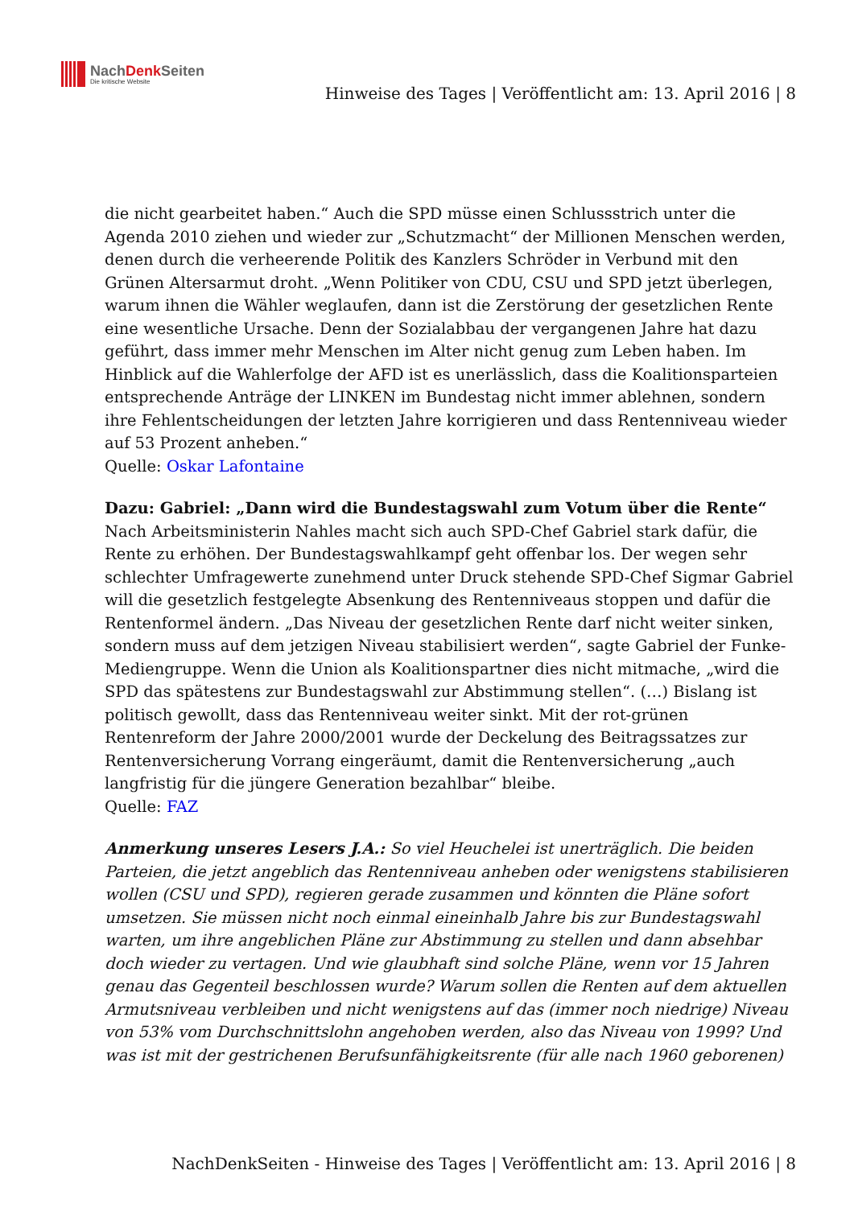NachDenk Seiten
Die kritische Website
Hinweise des Tages | Veröffentlicht am: 13. April 2016 | 8
die nicht gearbeitet haben.“ Auch die SPD müsse einen Schlussstrich unter die Agenda 2010 ziehen und wieder zur „Schutzmacht“ der Millionen Menschen werden, denen durch die verheerende Politik des Kanzlers Schröder in Verbund mit den Grünen Altersarmut droht. „Wenn Politiker von CDU, CSU und SPD jetzt überlegen, warum ihnen die Wähler weglaufen, dann ist die Zerstörung der gesetzlichen Rente eine wesentliche Ursache. Denn der Sozialabbau der vergangenen Jahre hat dazu geführt, dass immer mehr Menschen im Alter nicht genug zum Leben haben. Im Hinblick auf die Wahlerfolge der AFD ist es unerlässlich, dass die Koalitionsparteien entsprechende Anträge der LINKEN im Bundestag nicht immer ablehnen, sondern ihre Fehlentscheidungen der letzten Jahre korrigieren und dass Rentenniveau wieder auf 53 Prozent anheben.“
Quelle: Oskar Lafontaine
Dazu: Gabriel: „Dann wird die Bundestagswahl zum Votum über die Rente“
Nach Arbeitsministerin Nahles macht sich auch SPD-Chef Gabriel stark dafür, die Rente zu erhöhen. Der Bundestagswahlkampf geht offenbar los. Der wegen sehr schlechter Umfragewerte zunehmend unter Druck stehende SPD-Chef Sigmar Gabriel will die gesetzlich festgelegte Absenkung des Rentenniveaus stoppen und dafür die Rentenformel ändern. „Das Niveau der gesetzlichen Rente darf nicht weiter sinken, sondern muss auf dem jetzigen Niveau stabilisiert werden“, sagte Gabriel der Funke-Mediengruppe. Wenn die Union als Koalitionspartner dies nicht mitmache, „wird die SPD das spätestens zur Bundestagswahl zur Abstimmung stellen“. (…) Bislang ist politisch gewollt, dass das Rentenniveau weiter sinkt. Mit der rot-grünen Rentenreform der Jahre 2000/2001 wurde der Deckelung des Beitragssatzes zur Rentenversicherung Vorrang eingeräumt, damit die Rentenversicherung „auch langfristig für die jüngere Generation bezahlbar“ bleibe.
Quelle: FAZ
Anmerkung unseres Lesers J.A.: So viel Heuchelei ist unerträglich. Die beiden Parteien, die jetzt angeblich das Rentenniveau anheben oder wenigstens stabilisieren wollen (CSU und SPD), regieren gerade zusammen und könnten die Pläne sofort umsetzen. Sie müssen nicht noch einmal eineinhalb Jahre bis zur Bundestagswahl warten, um ihre angeblichen Pläne zur Abstimmung zu stellen und dann absehbar doch wieder zu vertagen. Und wie glaubhaft sind solche Pläne, wenn vor 15 Jahren genau das Gegenteil beschlossen wurde? Warum sollen die Renten auf dem aktuellen Armutsniveau verbleiben und nicht wenigstens auf das (immer noch niedrige) Niveau von 53% vom Durchschnittslohn angehoben werden, also das Niveau von 1999? Und was ist mit der gestrichenen Berufsunfähigkeitsrente (für alle nach 1960 geborenen)
NachDenkSeiten - Hinweise des Tages | Veröffentlicht am: 13. April 2016 | 8